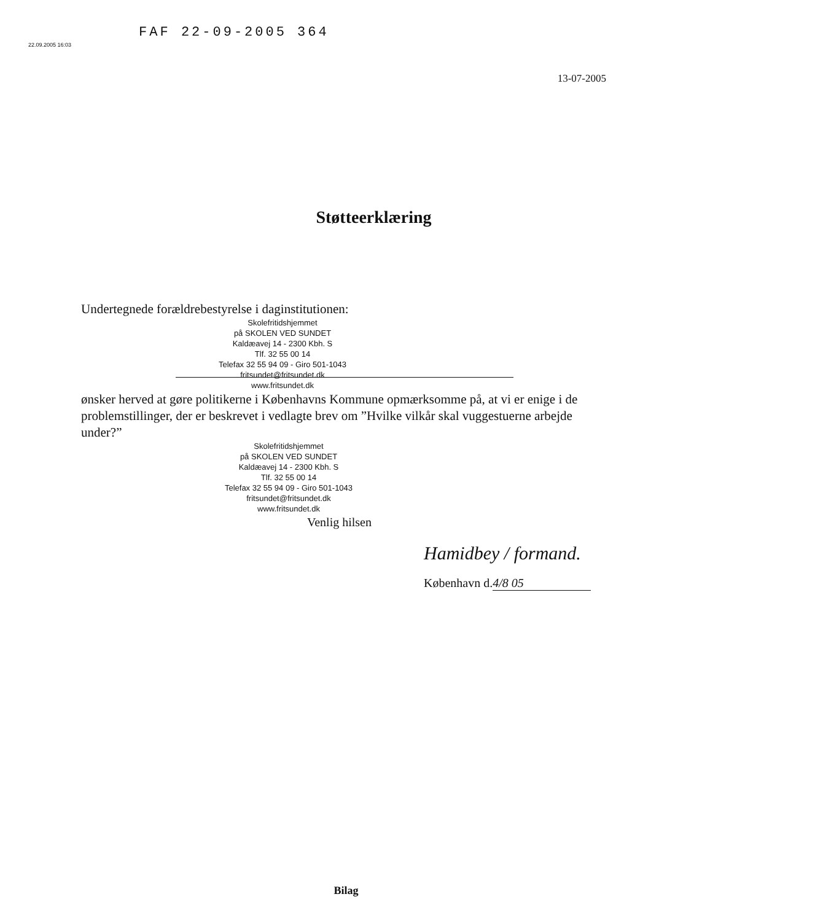22.09.2005 16:03
FAF 22-09-2005 364
13-07-2005
Støtteerklæring
Undertegnede forældrebestyrelse i daginstitutionen:
Skolefritidshjemmet
på SKOLEN VED SUNDET
Kaldæavej 14 - 2300 Kbh. S
Tlf. 32 55 00 14
Telefax 32 55 94 09 - Giro 501-1043
fritsundet@fritsundet.dk
www.fritsundet.dk
ønsker herved at gøre politikerne i Københavns Kommune opmærksomme på, at vi er enige i de problemstillinger, der er beskrevet i vedlagte brev om ”Hvilke vilkår skal vuggestuerne arbejde under?”
Skolefritidshjemmet
på SKOLEN VED SUNDET
Kaldæavej 14 - 2300 Kbh. S
Tlf. 32 55 00 14
Telefax 32 55 94 09 - Giro 501-1043
fritsundet@fritsundet.dk
www.fritsundet.dk
Venlig hilsen
Hamidbey / formand.
København d. 4/8 05
Bilag